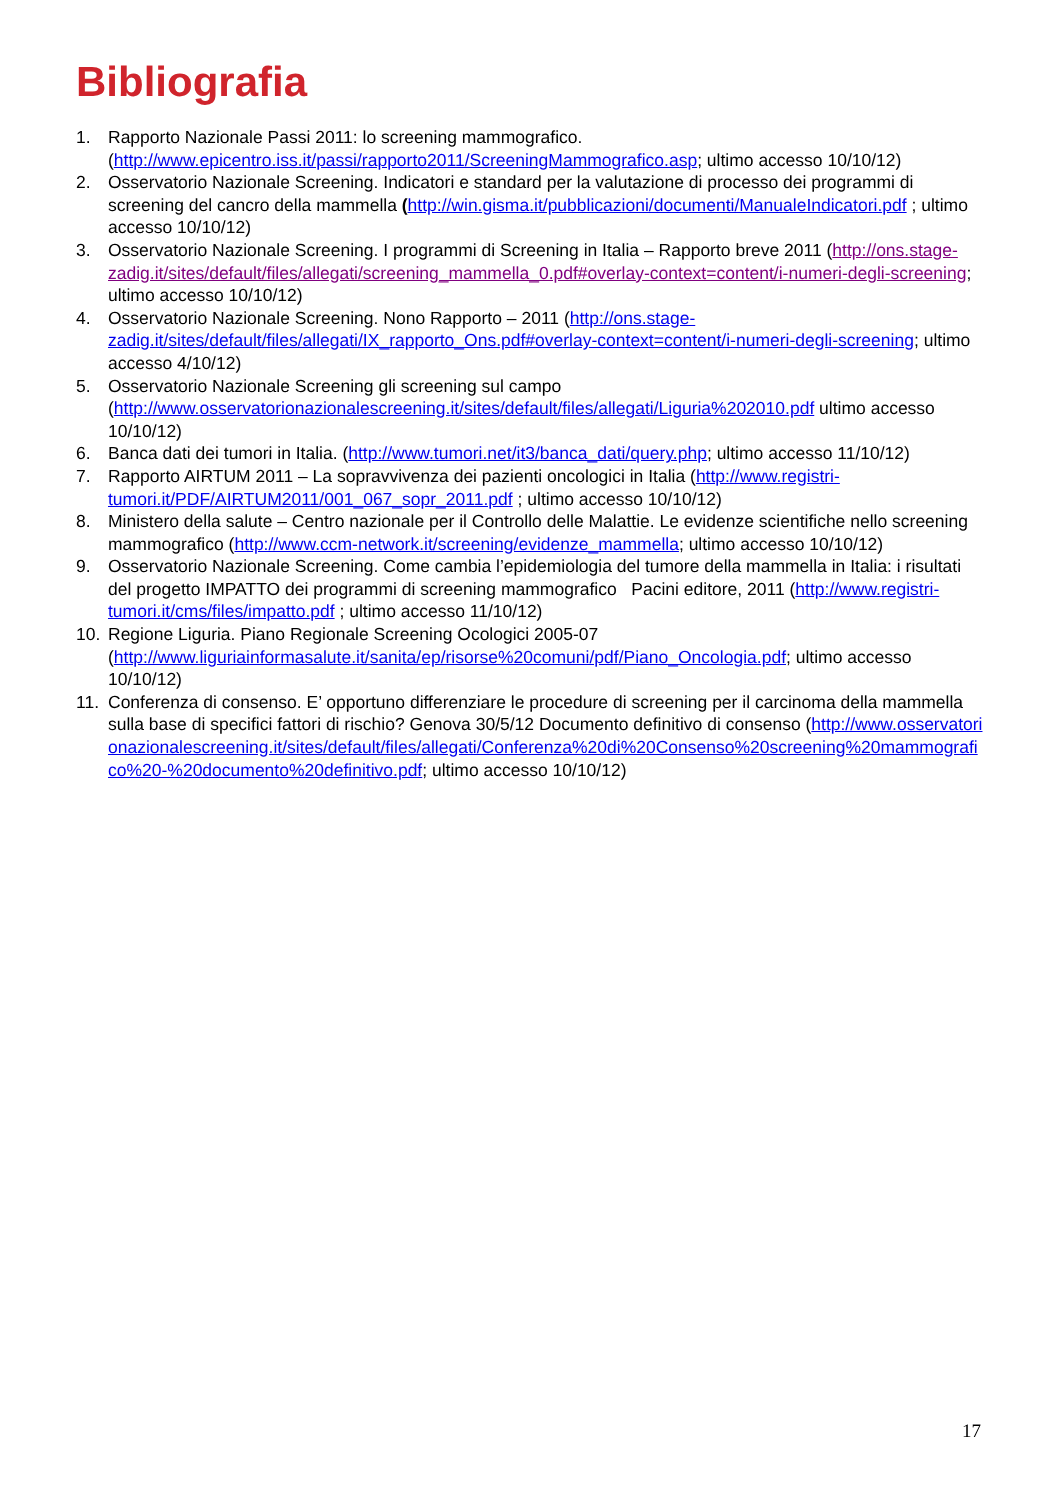Bibliografia
1. Rapporto Nazionale Passi 2011: lo screening mammografico. (http://www.epicentro.iss.it/passi/rapporto2011/ScreeningMammografico.asp; ultimo accesso 10/10/12)
2. Osservatorio Nazionale Screening. Indicatori e standard per la valutazione di processo dei programmi di screening del cancro della mammella (http://win.gisma.it/pubblicazioni/documenti/ManualeIndicatori.pdf ; ultimo accesso 10/10/12)
3. Osservatorio Nazionale Screening. I programmi di Screening in Italia – Rapporto breve 2011 (http://ons.stage-zadig.it/sites/default/files/allegati/screening_mammella_0.pdf#overlay-context=content/i-numeri-degli-screening; ultimo accesso 10/10/12)
4. Osservatorio Nazionale Screening. Nono Rapporto – 2011 (http://ons.stage-zadig.it/sites/default/files/allegati/IX_rapporto_Ons.pdf#overlay-context=content/i-numeri-degli-screening; ultimo accesso 4/10/12)
5. Osservatorio Nazionale Screening gli screening sul campo (http://www.osservatorionazionalescreening.it/sites/default/files/allegati/Liguria%202010.pdf ultimo accesso 10/10/12)
6. Banca dati dei tumori in Italia. (http://www.tumori.net/it3/banca_dati/query.php; ultimo accesso 11/10/12)
7. Rapporto AIRTUM 2011 – La sopravvivenza dei pazienti oncologici in Italia (http://www.registri-tumori.it/PDF/AIRTUM2011/001_067_sopr_2011.pdf ; ultimo accesso 10/10/12)
8. Ministero della salute – Centro nazionale per il Controllo delle Malattie. Le evidenze scientifiche nello screening mammografico (http://www.ccm-network.it/screening/evidenze_mammella; ultimo accesso 10/10/12)
9. Osservatorio Nazionale Screening. Come cambia l’epidemiologia del tumore della mammella in Italia: i risultati del progetto IMPATTO dei programmi di screening mammografico Pacini editore, 2011 (http://www.registri-tumori.it/cms/files/impatto.pdf ; ultimo accesso 11/10/12)
10. Regione Liguria. Piano Regionale Screening Ocologici 2005-07 (http://www.liguriainformasalute.it/sanita/ep/risorse%20comuni/pdf/Piano_Oncologia.pdf; ultimo accesso 10/10/12)
11. Conferenza di consenso. E’ opportuno differenziare le procedure di screening per il carcinoma della mammella sulla base di specifici fattori di rischio? Genova 30/5/12 Documento definitivo di consenso (http://www.osservatorionazionalescreening.it/sites/default/files/allegati/Conferenza%20di%20Consenso%20screening%20mammografico%20-%20documento%20definitivo.pdf; ultimo accesso 10/10/12)
17